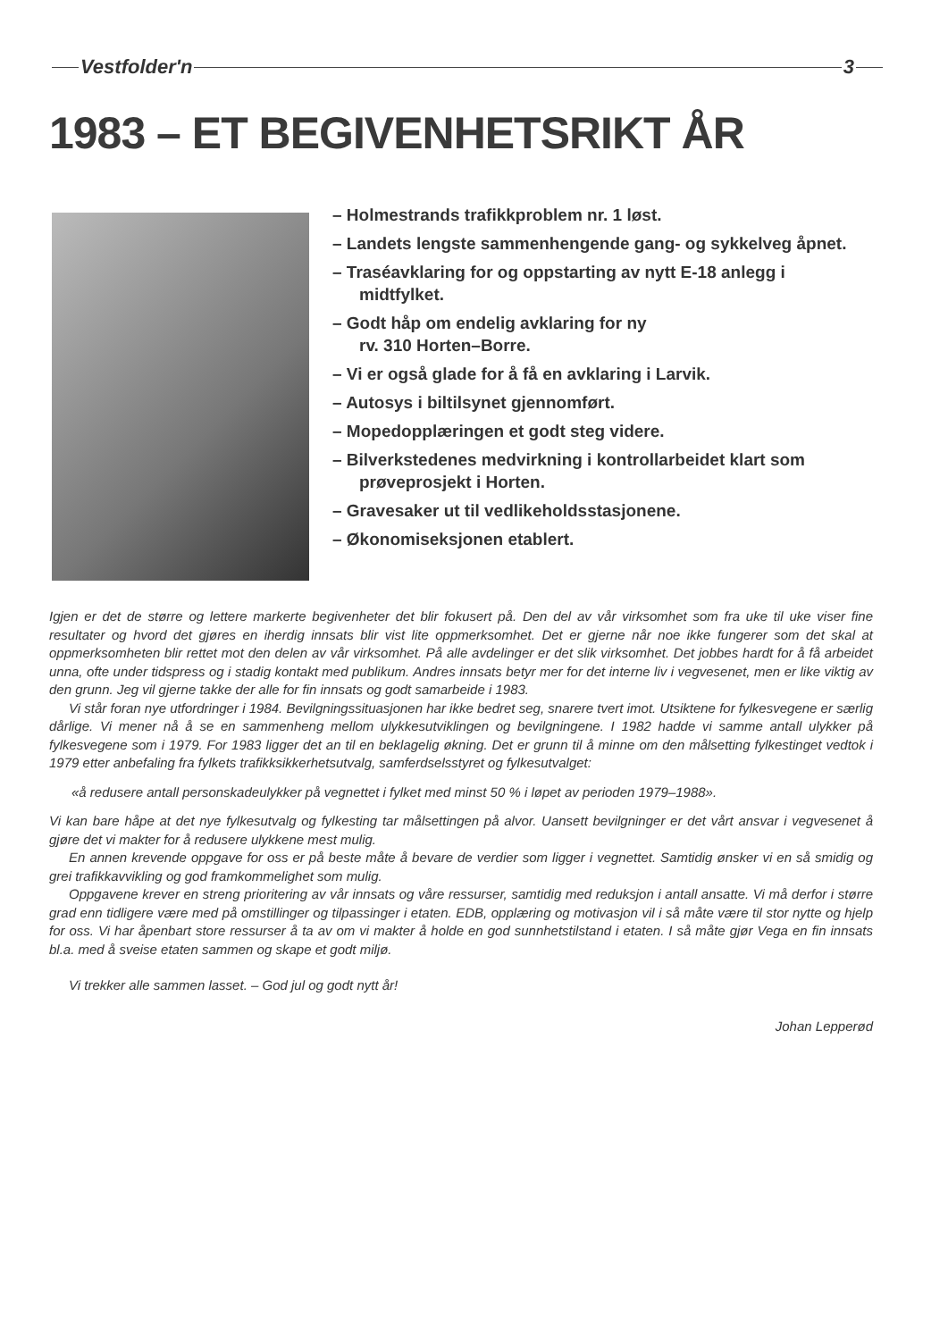Vestfolder'n 3
1983 – ET BEGIVENHETSRIKT ÅR
– Holmestrands trafikkproblem nr. 1 løst.
– Landets lengste sammenhengende gang- og sykkelveg åpnet.
– Traséavklaring for og oppstarting av nytt E-18 anlegg i midtfylket.
– Godt håp om endelig avklaring for ny
rv. 310 Horten–Borre.
– Vi er også glade for å få en avklaring i Larvik.
– Autosys i biltilsynet gjennomført.
– Mopedopplæringen et godt steg videre.
– Bilverkstedenes medvirkning i kontrollarbeidet klart som prøveprosjekt i Horten.
– Gravesaker ut til vedlikeholdsstasjonene.
– Økonomiseksjonen etablert.
Igjen er det de større og lettere markerte begivenheter det blir fokusert på. Den del av vår virksomhet som fra uke til uke viser fine resultater og hvord det gjøres en iherdig innsats blir vist lite oppmerksomhet. Det er gjerne når noe ikke fungerer som det skal at oppmerksomheten blir rettet mot den delen av vår virksomhet. På alle avdelinger er det slik virksomhet. Det jobbes hardt for å få arbeidet unna, ofte under tidspress og i stadig kontakt med publikum. Andres innsats betyr mer for det interne liv i vegvesenet, men er like viktig av den grunn. Jeg vil gjerne takke der alle for fin innsats og godt samarbeide i 1983.
Vi står foran nye utfordringer i 1984. Bevilgningssituasjonen har ikke bedret seg, snarere tvert imot. Utsiktene for fylkesvegene er særlig dårlige. Vi mener nå å se en sammenheng mellom ulykkesutviklingen og bevilgningene. I 1982 hadde vi samme antall ulykker på fylkesvegene som i 1979. For 1983 ligger det an til en beklagelig økning. Det er grunn til å minne om den målsetting fylkestinget vedtok i 1979 etter anbefaling fra fylkets trafikksikkerhetsutvalg, samferdselsstyret og fylkesutvalget:
«å redusere antall personskadeulykker på vegnettet i fylket med minst 50 % i løpet av perioden 1979–1988».
Vi kan bare håpe at det nye fylkesutvalg og fylkesting tar målsettingen på alvor. Uansett bevilgninger er det vårt ansvar i vegvesenet å gjøre det vi makter for å redusere ulykkene mest mulig.
En annen krevende oppgave for oss er på beste måte å bevare de verdier som ligger i vegnettet. Samtidig ønsker vi en så smidig og grei trafikkavvikling og god framkommelighet som mulig.
Oppgavene krever en streng prioritering av vår innsats og våre ressurser, samtidig med reduksjon i antall ansatte. Vi må derfor i større grad enn tidligere være med på omstillinger og tilpassinger i etaten. EDB, opplæring og motivasjon vil i så måte være til stor nytte og hjelp for oss. Vi har åpenbart store ressurser å ta av om vi makter å holde en god sunnhetstilstand i etaten. I så måte gjør Vega en fin innsats bl.a. med å sveise etaten sammen og skape et godt miljø.
Vi trekker alle sammen lasset. – God jul og godt nytt år!
Johan Lepperød